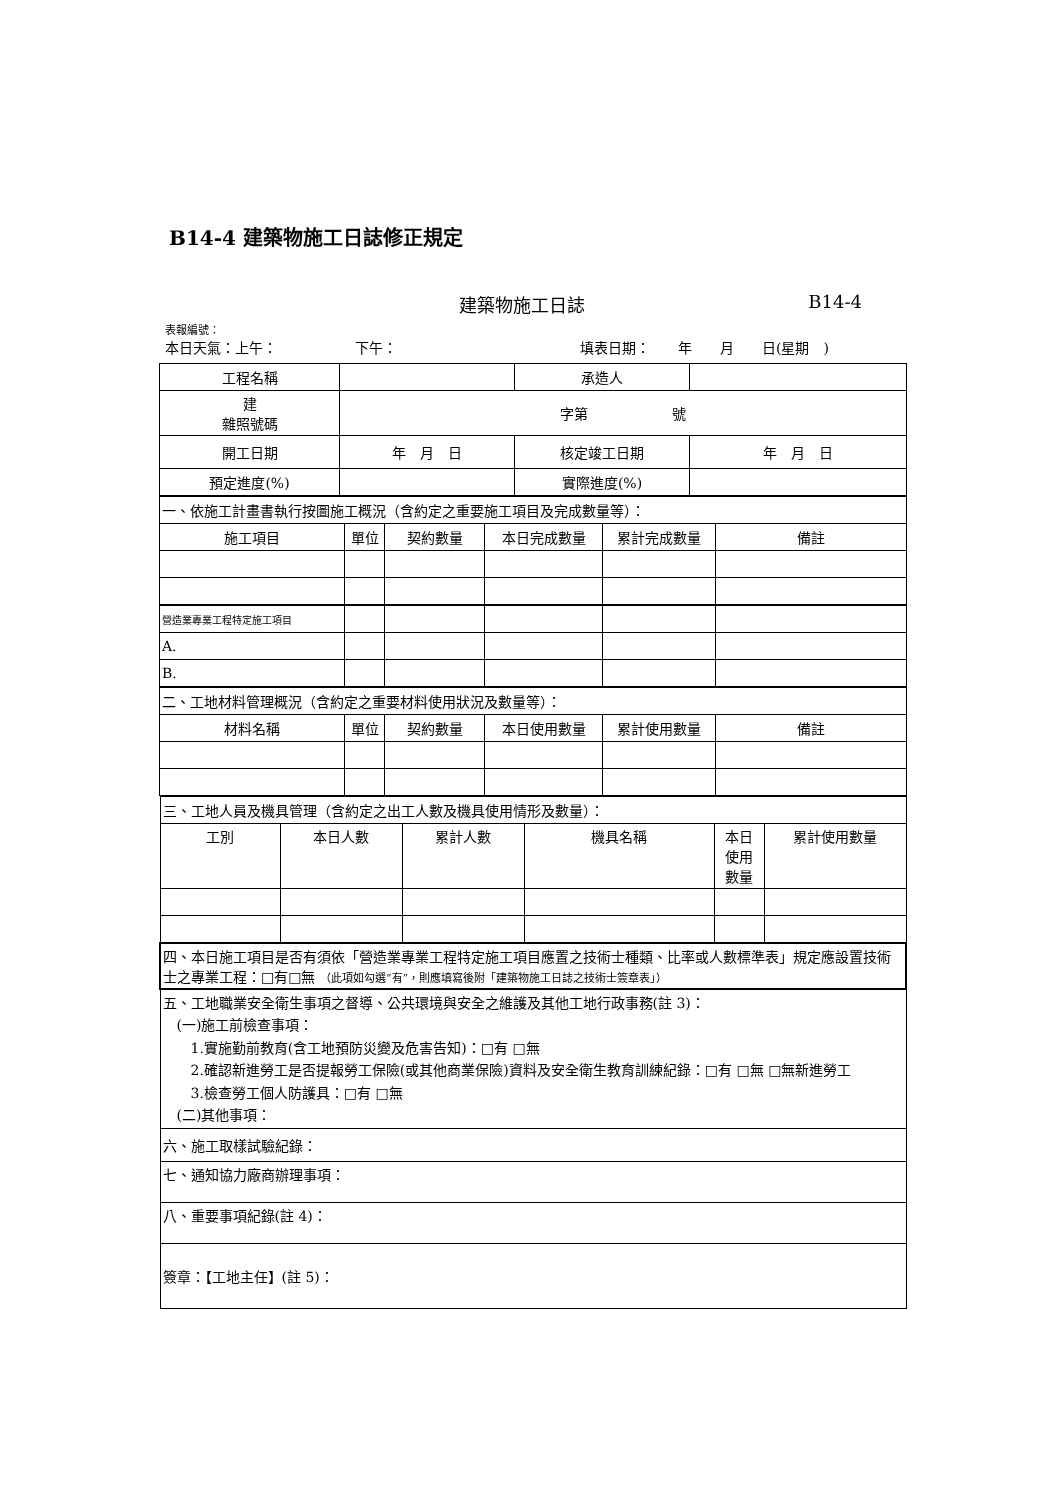B14-4 建築物施工日誌修正規定
建築物施工日誌 B14-4
表報編號：
本日天氣：上午： 下午： 填表日期：　　年　　月　　日(星期　)
| 工程名稱 | | 承造人 | |
| 建 雜照號碼 | 字第 號 | | |
| 開工日期 | 年 月 日 | 核定竣工日期 | 年 月 日 |
| 預定進度(%) | | 實際進度(%) | |
| 一、依施工計畫書執行按圖施工概況（含約定之重要施工項目及完成數量等）： | | | | | |
| 施工項目 | 單位 | 契約數量 | 本日完成數量 | 累計完成數量 | 備註 |
| 營造業專業工程特定施工項目 | | | | | |
| A. | | | | | |
| B. | | | | | |
| 二、工地材料管理概況（含約定之重要材料使用狀況及數量等）： | | | | | |
| 材料名稱 | 單位 | 契約數量 | 本日使用數量 | 累計使用數量 | 備註 |
| 三、工地人員及機具管理（含約定之出工人數及機具使用情形及數量）： | | | | | |
| 工別 | 本日人數 | 累計人數 | 機具名稱 | 本日 使用 數量 | 累計使用數量 |
| 四、本日施工項目是否有須依「營造業專業工程特定施工項目應置之技術士種類、比率或人數標準表」規定應設置技術士之專業工程：□有□無 （此項如勾選”有”，則應填寫後附「建築物施工日誌之技術士簽章表」） | | | | | |
| 五、工地職業安全衛生事項之督導、公共環境與安全之維護及其他工地行政事務(註 3)： (一)施工前檢查事項： 1.實施勤前教育(含工地預防災變及危害告知)：□有 □無 2.確認新進勞工是否提報勞工保險(或其他商業保險)資料及安全衛生教育訓練紀錄：□有 □無 □無新進勞工 3.檢查勞工個人防護具：□有 □無 (二)其他事項： | | | | | |
| 六、施工取樣試驗紀錄： | | | | | |
| 七、通知協力廠商辦理事項： | | | | | |
| 八、重要事項紀錄(註 4)： | | | | | |
| 簽章：【工地主任】(註 5)： | | | | | |